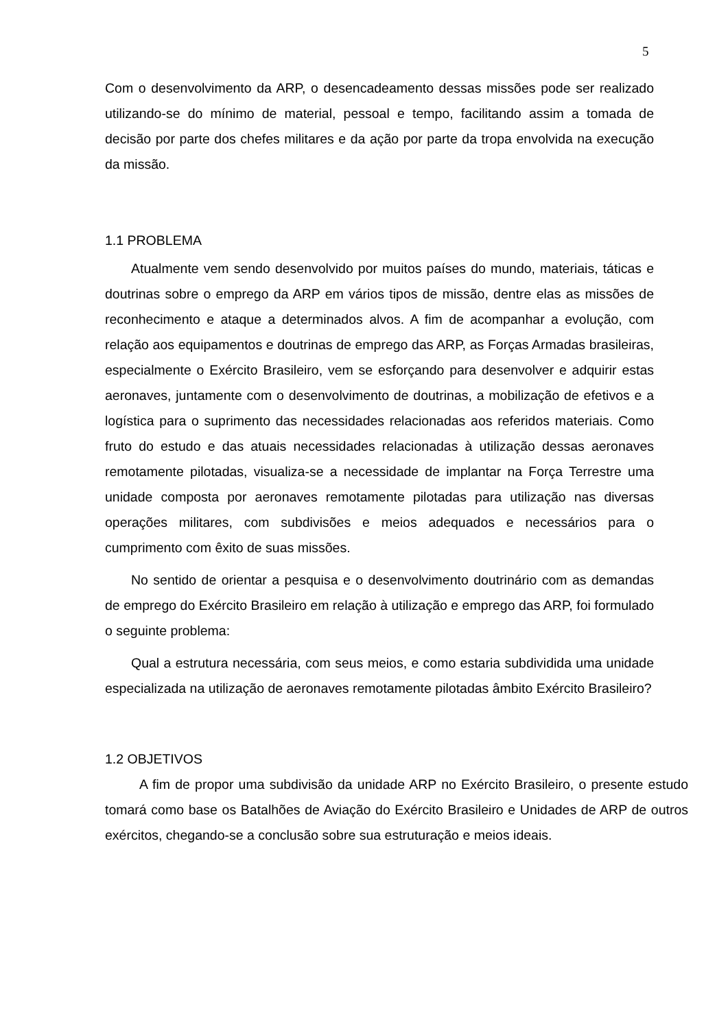5
Com o desenvolvimento da ARP, o desencadeamento dessas missões pode ser realizado utilizando-se do mínimo de material, pessoal e tempo, facilitando assim a tomada de decisão por parte dos chefes militares e da ação por parte da tropa envolvida na execução da missão.
1.1 PROBLEMA
Atualmente vem sendo desenvolvido por muitos países do mundo, materiais, táticas e doutrinas sobre o emprego da ARP em vários tipos de missão, dentre elas as missões de reconhecimento e ataque a determinados alvos. A fim de acompanhar a evolução, com relação aos equipamentos e doutrinas de emprego das ARP, as Forças Armadas brasileiras, especialmente o Exército Brasileiro, vem se esforçando para desenvolver e adquirir estas aeronaves, juntamente com o desenvolvimento de doutrinas, a mobilização de efetivos e a logística para o suprimento das necessidades relacionadas aos referidos materiais. Como fruto do estudo e das atuais necessidades relacionadas à utilização dessas aeronaves remotamente pilotadas, visualiza-se a necessidade de implantar na Força Terrestre uma unidade composta por aeronaves remotamente pilotadas para utilização nas diversas operações militares, com subdivisões e meios adequados e necessários para o cumprimento com êxito de suas missões.
No sentido de orientar a pesquisa e o desenvolvimento doutrinário com as demandas de emprego do Exército Brasileiro em relação à utilização e emprego das ARP, foi formulado o seguinte problema:
Qual a estrutura necessária, com seus meios, e como estaria subdividida uma unidade especializada na utilização de aeronaves remotamente pilotadas âmbito Exército Brasileiro?
1.2 OBJETIVOS
A fim de propor uma subdivisão da unidade ARP no Exército Brasileiro, o presente estudo tomará como base os Batalhões de Aviação do Exército Brasileiro e Unidades de ARP de outros exércitos, chegando-se a conclusão sobre sua estruturação e meios ideais.